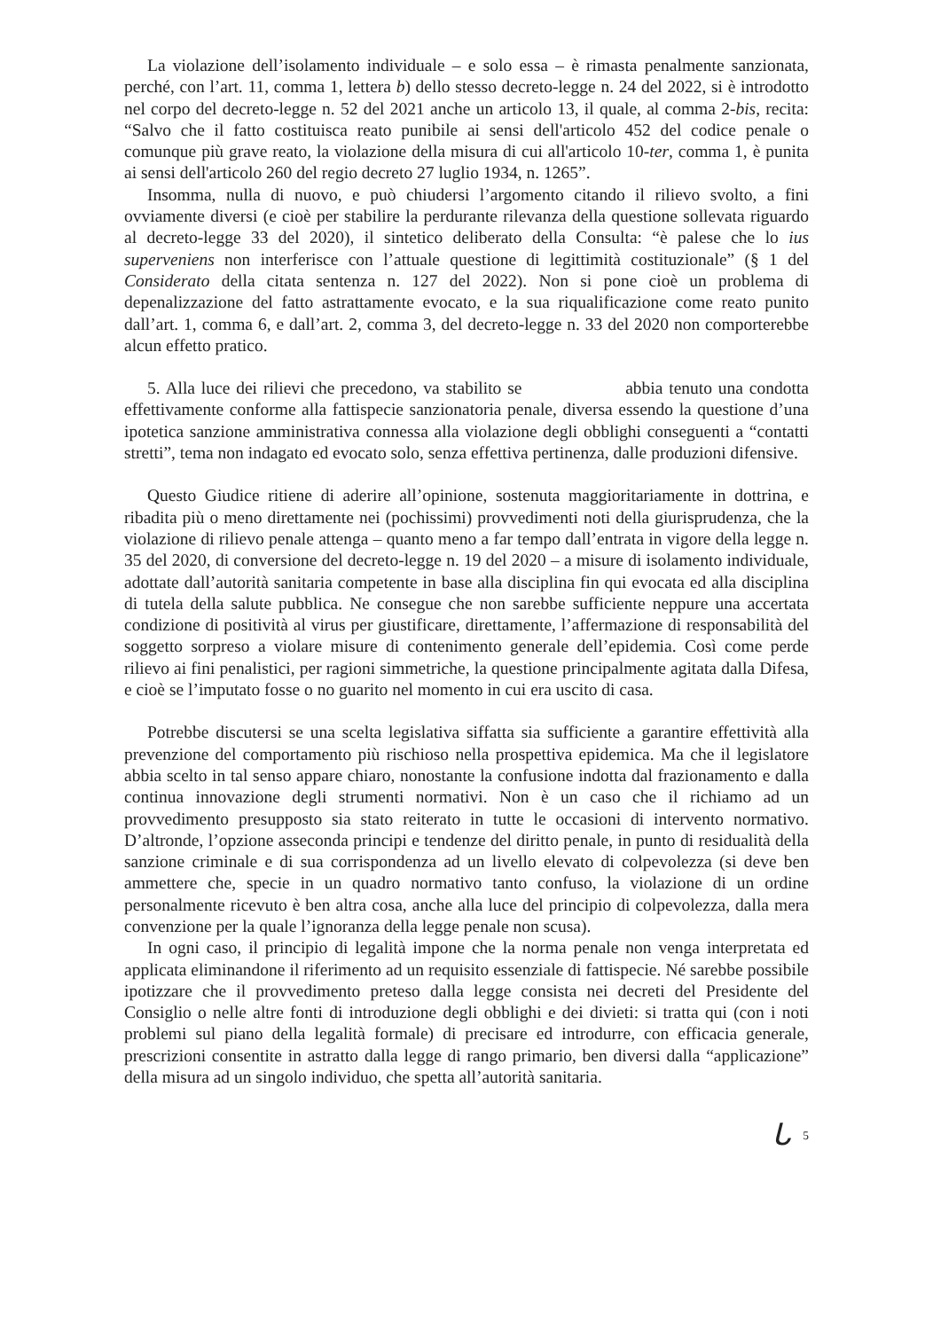La violazione dell’isolamento individuale – e solo essa – è rimasta penalmente sanzionata, perché, con l’art. 11, comma 1, lettera b) dello stesso decreto-legge n. 24 del 2022, si è introdotto nel corpo del decreto-legge n. 52 del 2021 anche un articolo 13, il quale, al comma 2-bis, recita: “Salvo che il fatto costituisca reato punibile ai sensi dell'articolo 452 del codice penale o comunque più grave reato, la violazione della misura di cui all'articolo 10-ter, comma 1, è punita ai sensi dell'articolo 260 del regio decreto 27 luglio 1934, n. 1265”.
Insomma, nulla di nuovo, e può chiudersi l’argomento citando il rilievo svolto, a fini ovviamente diversi (e cioè per stabilire la perdurante rilevanza della questione sollevata riguardo al decreto-legge 33 del 2020), il sintetico deliberato della Consulta: “è palese che lo ius superveniens non interferisce con l’attuale questione di legittimità costituzionale” (§ 1 del Considerato della citata sentenza n. 127 del 2022). Non si pone cioè un problema di depenalizzazione del fatto astrattamente evocato, e la sua riqualificazione come reato punito dall’art. 1, comma 6, e dall’art. 2, comma 3, del decreto-legge n. 33 del 2020 non comporterebbe alcun effetto pratico.
5. Alla luce dei rilievi che precedono, va stabilito se abbia tenuto una condotta effettivamente conforme alla fattispecie sanzionatoria penale, diversa essendo la questione d’una ipotetica sanzione amministrativa connessa alla violazione degli obblighi conseguenti a “contatti stretti”, tema non indagato ed evocato solo, senza effettiva pertinenza, dalle produzioni difensive.
Questo Giudice ritiene di aderire all’opinione, sostenuta maggioritariamente in dottrina, e ribadita più o meno direttamente nei (pochissimi) provvedimenti noti della giurisprudenza, che la violazione di rilievo penale attenga – quanto meno a far tempo dall’entrata in vigore della legge n. 35 del 2020, di conversione del decreto-legge n. 19 del 2020 – a misure di isolamento individuale, adottate dall’autorità sanitaria competente in base alla disciplina fin qui evocata ed alla disciplina di tutela della salute pubblica. Ne consegue che non sarebbe sufficiente neppure una accertata condizione di positività al virus per giustificare, direttamente, l’affermazione di responsabilità del soggetto sorpreso a violare misure di contenimento generale dell’epidemia. Così come perde rilievo ai fini penalistici, per ragioni simmetriche, la questione principalmente agitata dalla Difesa, e cioè se l’imputato fosse o no guarito nel momento in cui era uscito di casa.
Potrebbe discutersi se una scelta legislativa siffatta sia sufficiente a garantire effettività alla prevenzione del comportamento più rischioso nella prospettiva epidemica. Ma che il legislatore abbia scelto in tal senso appare chiaro, nonostante la confusione indotta dal frazionamento e dalla continua innovazione degli strumenti normativi. Non è un caso che il richiamo ad un provvedimento presupposto sia stato reiterato in tutte le occasioni di intervento normativo. D’altronde, l’opzione asseconda principi e tendenze del diritto penale, in punto di residualità della sanzione criminale e di sua corrispondenza ad un livello elevato di colpevolezza (si deve ben ammettere che, specie in un quadro normativo tanto confuso, la violazione di un ordine personalmente ricevuto è ben altra cosa, anche alla luce del principio di colpevolezza, dalla mera convenzione per la quale l’ignoranza della legge penale non scusa).
In ogni caso, il principio di legalità impone che la norma penale non venga interpretata ed applicata eliminandone il riferimento ad un requisito essenziale di fattispecie. Né sarebbe possibile ipotizzare che il provvedimento preteso dalla legge consista nei decreti del Presidente del Consiglio o nelle altre fonti di introduzione degli obblighi e dei divieti: si tratta qui (con i noti problemi sul piano della legalità formale) di precisare ed introdurre, con efficacia generale, prescrizioni consentite in astratto dalla legge di rango primario, ben diversi dalla “applicazione” della misura ad un singolo individuo, che spetta all’autorità sanitaria.
ᒐ<sup>5</sup>